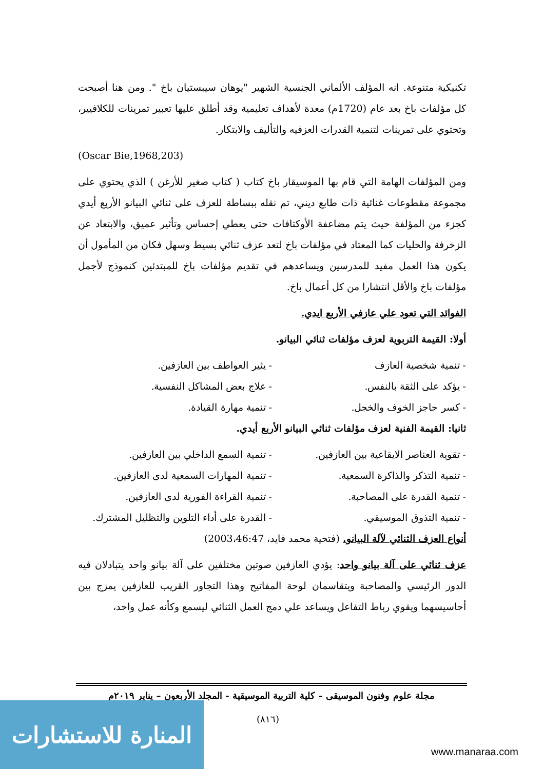تكنيكية متنوعة. انه المؤلف الألماني الجنسية الشهير "يوهان سيبستيان باخ ". ومن هنا أصبحت كل مؤلفات باخ بعد عام (1720م) معدة لأهداف تعليمية وقد أطلق عليها تعبير تمرينات للكلافيير، وتحتوي على تمرينات لتنمية القدرات العزفيه والتأليف والابتكار.
(Oscar Bie,1968,203)
ومن المؤلفات الهامة التي قام بها الموسيقار باخ كتاب ( كتاب صغير للأرغن ) الذي يحتوي على مجموعة مقطوعات غنائية ذات طابع ديني، تم نقله ببساطة للعزف على ثنائي البيانو الأربع أيدي كجزء من المؤلفة حيث يتم مضاعفة الأوكتافات حتى يعطي إحساس وتأثير عميق، والابتعاد عن الزخرفة والحليات كما المعتاد في مؤلفات باخ لتعد عزف ثنائي بسيط وسهل فكان من المأمول أن يكون هذا العمل مفيد للمدرسين ويساعدهم في تقديم مؤلفات باخ للمبتدئين كنموذج لأجمل مؤلفات باخ والأقل انتشارا من كل أعمال باخ.
الفوائد التي تعود علي عازفي الأربع ايدي.
أولا: القيمة التربوية لعزف مؤلفات ثنائي البيانو.
- تنمية شخصية العازف - يثير العواطف بين العازفين.
- يؤكد على الثقة بالنفس. - علاج بعض المشاكل النفسية.
- كسر حاجز الخوف والخجل. - تنمية مهارة القيادة.
ثانيا: القيمة الفنية لعزف مؤلفات ثنائي البيانو الأربع أيدي.
- تقوية العناصر الايقاعية بين العازفين. - تنمية السمع الداخلي بين العازفين.
- تنمية التذكر والذاكرة السمعية. - تنمية المهارات السمعية لدى العازفين.
- تنمية القدرة على المصاحبة. - تنمية القراءة الفورية لدى العازفين.
- تنمية التذوق الموسيقي. - القدرة على أداء التلوين والتظليل المشترك.
أنواع العزف الثنائي لآلة البيانو. (فتحية محمد فايد، 2003،46:47)
عزف ثنائي على آلة بيانو واحد: يؤدي العازفين صوتين مختلفين على آلة بيانو واحد يتبادلان فيه الدور الرئيسي والمصاحبة ويتقاسمان لوحة المفاتيح وهذا التجاور القريب للعازفين يمزج بين أحاسيسهما ويقوي رباط التفاعل ويساعد علي دمج العمل الثنائي ليسمع وكأنه عمل واحد،
مجلة علوم وفنون الموسيقى – كلية التربية الموسيقية - المجلد الأربعون – يناير ٢٠١٩م
(٨١٦)
المنارة للاستشارات
www.manaraa.com